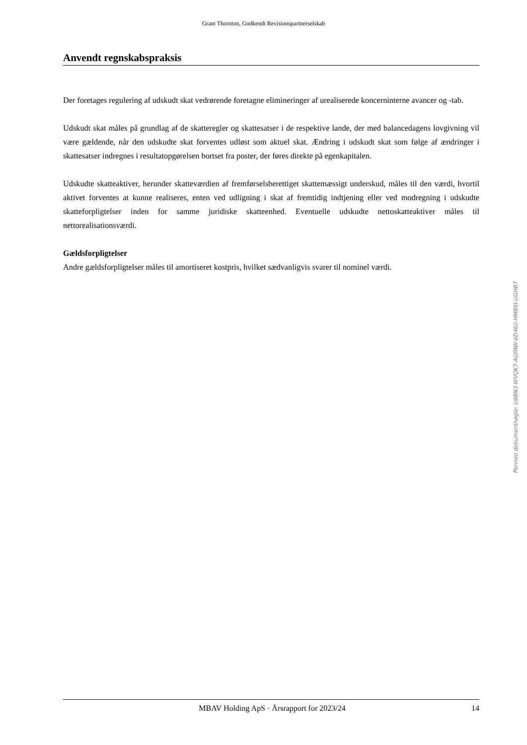Grant Thornton, Godkendt Revisionspartnerselskab
Anvendt regnskabspraksis
Der foretages regulering af udskudt skat vedrørende foretagne elimineringer af urealiserede koncerninterne avancer og -tab.
Udskudt skat måles på grundlag af de skatteregler og skattesatser i de respektive lande, der med balancedagens lovgivning vil være gældende, når den udskudte skat forventes udløst som aktuel skat. Ændring i udskudt skat som følge af ændringer i skattesatser indregnes i resultatopgørelsen bortset fra poster, der føres direkte på egenkapitalen.
Udskudte skatteaktiver, herunder skatteværdien af fremførselsberettiget skattemæssigt underskud, måles til den værdi, hvortil aktivet forventes at kunne realiseres, enten ved udligning i skat af fremtidig indtjening eller ved modregning i udskudte skatteforpligtelser inden for samme juridiske skatteenhed. Eventuelle udskudte nettoskatteaktiver måles til nettorealisationsværdi.
Gældsforpligtelser
Andre gældsforpligtelser måles til amortiseret kostpris, hvilket sædvanligvis svarer til nominel værdi.
Penneo dokumentnøgle: U6BN3-WVQK7-AGPAW-6D460-HM8XI-UGHB7
MBAV Holding ApS · Årsrapport for 2023/24 14